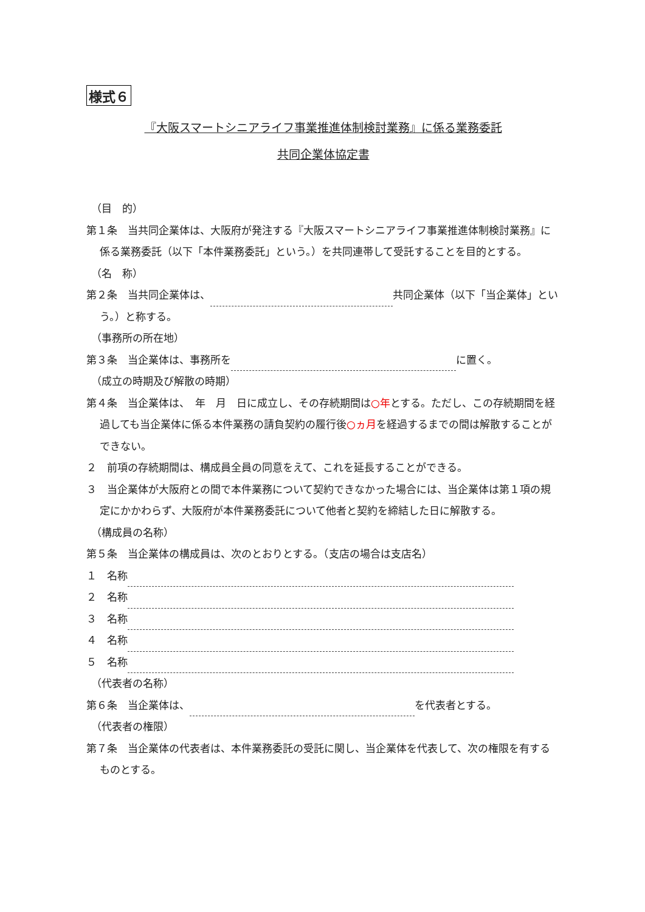様式６
『大阪スマートシニアライフ事業推進体制検討業務』に係る業務委託
共同企業体協定書
（目　的）
第１条　当共同企業体は、大阪府が発注する『大阪スマートシニアライフ事業推進体制検討業務』に係る業務委託（以下「本件業務委託」という。）を共同連帯して受託することを目的とする。
（名　称）
第２条　当共同企業体は、 共同企業体（以下「当企業体」という。）と称する。
（事務所の所在地）
第３条　当企業体は、事務所を に置く。
（成立の時期及び解散の時期）
第４条　当企業体は、　年　月　日に成立し、その存続期間は○年とする。ただし、この存続期間を経過しても当企業体に係る本件業務の請負契約の履行後○ヵ月を経過するまでの間は解散することができない。
２　前項の存続期間は、構成員全員の同意をえて、これを延長することができる。
３　当企業体が大阪府との間で本件業務について契約できなかった場合には、当企業体は第１項の規定にかかわらず、大阪府が本件業務委託について他者と契約を締結した日に解散する。
（構成員の名称）
第５条　当企業体の構成員は、次のとおりとする。（支店の場合は支店名）
１　名称
２　名称
３　名称
４　名称
５　名称
（代表者の名称）
第６条　当企業体は、 を代表者とする。
（代表者の権限）
第７条　当企業体の代表者は、本件業務委託の受託に関し、当企業体を代表して、次の権限を有するものとする。